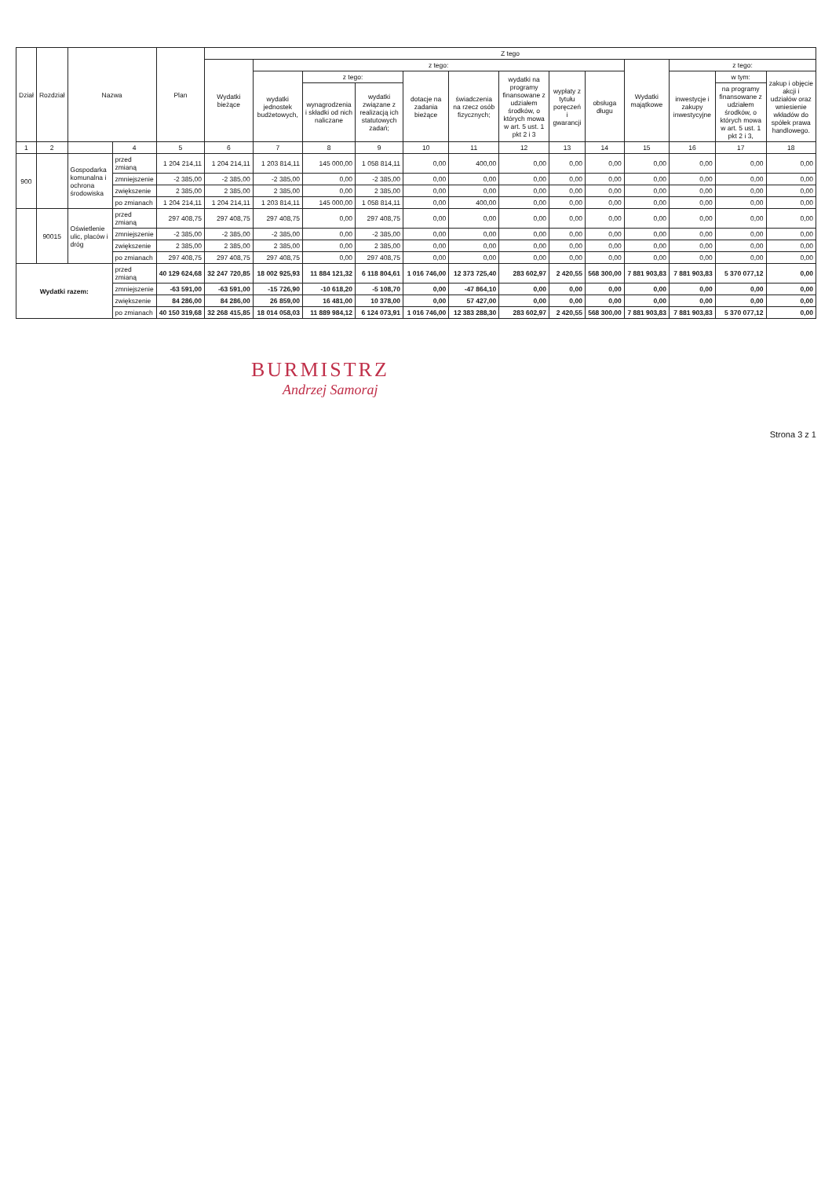| Dział | Rozdział | Nazwa | | Plan | Z tego | | | | | | | | | | | | |
| --- | --- | --- | --- | --- | --- | --- | --- | --- | --- | --- | --- | --- | --- | --- | --- | --- | --- |
| | | | | | Wydatki bieżące | z tego: | | | | | | | | Wydatki majątkowe | z tego: | | |
| | | | | | | wydatki jednostek budżetowych, | z tego: | | dotacje na zadania bieżące | świadczenia na rzecz osób fizycznych; | wydatki na programy finansowane z udziałem środków, o których mowa w art. 5 ust. 1 pkt 2 i 3 | wypłaty z tytułu poręczeń i gwarancji | obsługa długu | | inwestycje i zakupy inwestycyjne | w tym: | zakup i objęcie akcji i udziałów oraz wniesienie wkładów do spółek prawa handlowego. |
| | | | | | | | wynagrodzenia i składki od nich naliczane | wydatki związane z realizacją ich statutowych zadań; | | | | | | | | na programy finansowane z udziałem środków, o których mowa w art. 5 ust. 1 pkt 2 i 3, | |
| 1 | 2 | | 4 | 5 | 6 | 7 | 8 | 9 | 10 | 11 | 12 | 13 | 14 | 15 | 16 | 17 | 18 |
| 900 | | Gospodarka komunalna i ochrona środowiska | przed zmianą | 1 204 214,11 | 1 204 214,11 | 1 203 814,11 | 145 000,00 | 1 058 814,11 | 0,00 | 400,00 | 0,00 | 0,00 | 0,00 | 0,00 | 0,00 | 0,00 | 0,00 |
| | | | zmniejszenie | -2 385,00 | -2 385,00 | -2 385,00 | 0,00 | -2 385,00 | 0,00 | 0,00 | 0,00 | 0,00 | 0,00 | 0,00 | 0,00 | 0,00 | 0,00 |
| | | | zwiększenie | 2 385,00 | 2 385,00 | 2 385,00 | 0,00 | 2 385,00 | 0,00 | 0,00 | 0,00 | 0,00 | 0,00 | 0,00 | 0,00 | 0,00 | 0,00 |
| | | | po zmianach | 1 204 214,11 | 1 204 214,11 | 1 203 814,11 | 145 000,00 | 1 058 814,11 | 0,00 | 400,00 | 0,00 | 0,00 | 0,00 | 0,00 | 0,00 | 0,00 | 0,00 |
| | 90015 | Oświetlenie ulic, placów i dróg | przed zmianą | 297 408,75 | 297 408,75 | 297 408,75 | 0,00 | 297 408,75 | 0,00 | 0,00 | 0,00 | 0,00 | 0,00 | 0,00 | 0,00 | 0,00 | 0,00 |
| | | | zmniejszenie | -2 385,00 | -2 385,00 | -2 385,00 | 0,00 | -2 385,00 | 0,00 | 0,00 | 0,00 | 0,00 | 0,00 | 0,00 | 0,00 | 0,00 | 0,00 |
| | | | zwiększenie | 2 385,00 | 2 385,00 | 2 385,00 | 0,00 | 2 385,00 | 0,00 | 0,00 | 0,00 | 0,00 | 0,00 | 0,00 | 0,00 | 0,00 | 0,00 |
| | | | po zmianach | 297 408,75 | 297 408,75 | 297 408,75 | 0,00 | 297 408,75 | 0,00 | 0,00 | 0,00 | 0,00 | 0,00 | 0,00 | 0,00 | 0,00 | 0,00 |
| Wydatki razem: | | | przed zmianą | 40 129 624,68 | 32 247 720,85 | 18 002 925,93 | 11 884 121,32 | 6 118 804,61 | 1 016 746,00 | 12 373 725,40 | 283 602,97 | 2 420,55 | 568 300,00 | 7 881 903,83 | 7 881 903,83 | 5 370 077,12 | 0,00 |
| | | | zmniejszenie | -63 591,00 | -63 591,00 | -15 726,90 | -10 618,20 | -5 108,70 | 0,00 | -47 864,10 | 0,00 | 0,00 | 0,00 | 0,00 | 0,00 | 0,00 | 0,00 |
| | | | zwiększenie | 84 286,00 | 84 286,00 | 26 859,00 | 16 481,00 | 10 378,00 | 0,00 | 57 427,00 | 0,00 | 0,00 | 0,00 | 0,00 | 0,00 | 0,00 | 0,00 |
| | | | po zmianach | 40 150 319,68 | 32 268 415,85 | 18 014 058,03 | 11 889 984,12 | 6 124 073,91 | 1 016 746,00 | 12 383 288,30 | 283 602,97 | 2 420,55 | 568 300,00 | 7 881 903,83 | 7 881 903,83 | 5 370 077,12 | 0,00 |
BURMISTRZ
Andrzej Samoraj
Strona 3 z 1